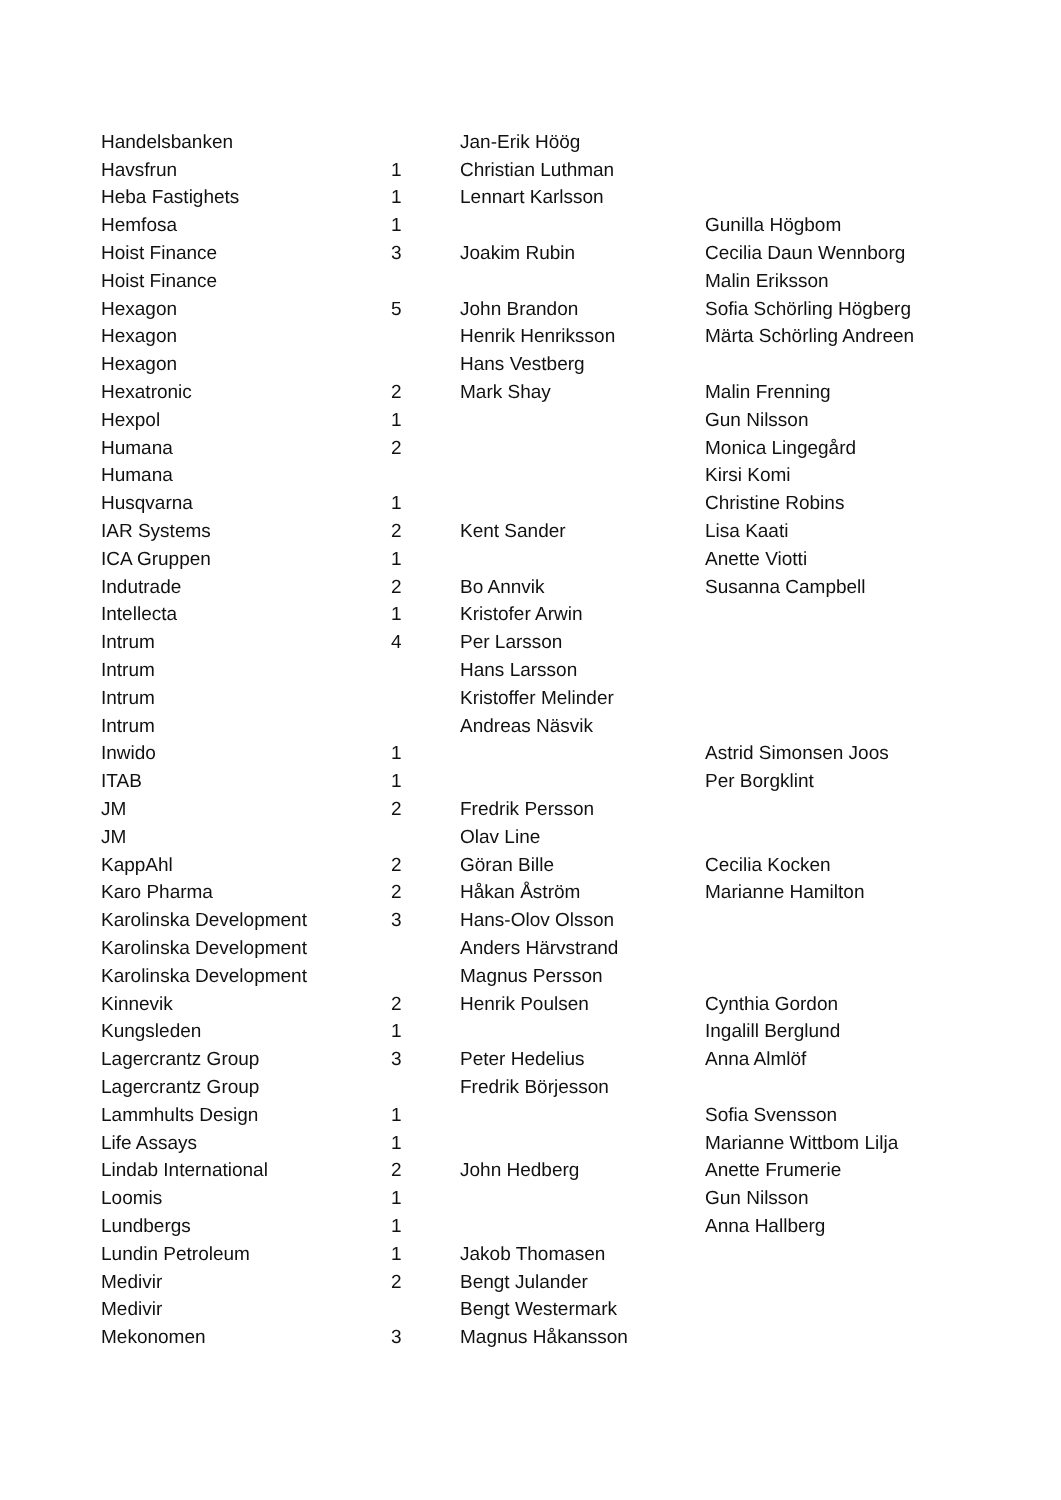| Handelsbanken | | Jan-Erik Höög | |
| Havsfrun | 1 | Christian Luthman | |
| Heba Fastighets | 1 | Lennart Karlsson | |
| Hemfosa | 1 | | Gunilla Högbom |
| Hoist Finance | 3 | Joakim Rubin | Cecilia Daun Wennborg |
| Hoist Finance | | | Malin Eriksson |
| Hexagon | 5 | John Brandon | Sofia Schörling Högberg |
| Hexagon | | Henrik Henriksson | Märta Schörling Andreen |
| Hexagon | | Hans Vestberg | |
| Hexatronic | 2 | Mark Shay | Malin Frenning |
| Hexpol | 1 | | Gun Nilsson |
| Humana | 2 | | Monica Lingegård |
| Humana | | | Kirsi Komi |
| Husqvarna | 1 | | Christine Robins |
| IAR Systems | 2 | Kent Sander | Lisa Kaati |
| ICA Gruppen | 1 | | Anette Viotti |
| Indutrade | 2 | Bo Annvik | Susanna Campbell |
| Intellecta | 1 | Kristofer Arwin | |
| Intrum | 4 | Per Larsson | |
| Intrum | | Hans Larsson | |
| Intrum | | Kristoffer Melinder | |
| Intrum | | Andreas Näsvik | |
| Inwido | 1 | | Astrid Simonsen Joos |
| ITAB | 1 | | Per Borgklint |
| JM | 2 | Fredrik Persson | |
| JM | | Olav Line | |
| KappAhl | 2 | Göran Bille | Cecilia Kocken |
| Karo Pharma | 2 | Håkan Åström | Marianne Hamilton |
| Karolinska Development | 3 | Hans-Olov Olsson | |
| Karolinska Development | | Anders Härvstrand | |
| Karolinska Development | | Magnus Persson | |
| Kinnevik | 2 | Henrik Poulsen | Cynthia Gordon |
| Kungsleden | 1 | | Ingalill Berglund |
| Lagercrantz Group | 3 | Peter Hedelius | Anna Almlöf |
| Lagercrantz Group | | Fredrik Börjesson | |
| Lammhults Design | 1 | | Sofia Svensson |
| Life Assays | 1 | | Marianne Wittbom Lilja |
| Lindab International | 2 | John Hedberg | Anette Frumerie |
| Loomis | 1 | | Gun Nilsson |
| Lundbergs | 1 | | Anna Hallberg |
| Lundin Petroleum | 1 | Jakob Thomasen | |
| Medivir | 2 | Bengt Julander | |
| Medivir | | Bengt Westermark | |
| Mekonomen | 3 | Magnus Håkansson | |